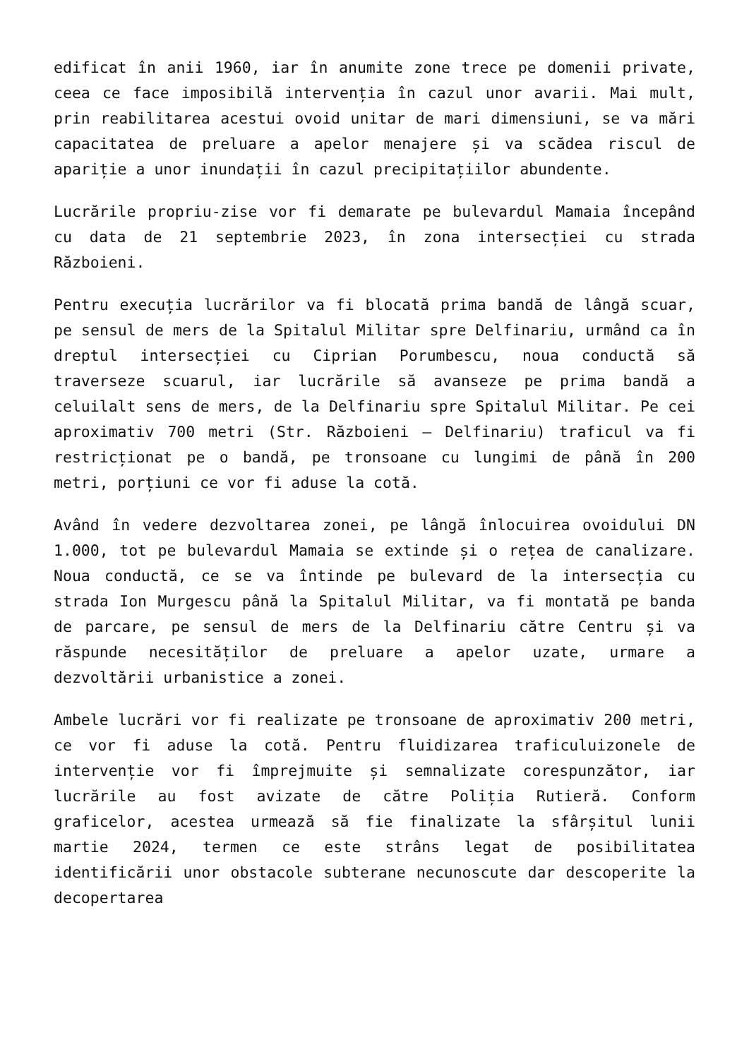edificat în anii 1960, iar în anumite zone trece pe domenii private, ceea ce face imposibilă intervenția în cazul unor avarii. Mai mult, prin reabilitarea acestui ovoid unitar de mari dimensiuni, se va mări capacitatea de preluare a apelor menajere și va scădea riscul de apariție a unor inundații în cazul precipitațiilor abundente.
Lucrările propriu-zise vor fi demarate pe bulevardul Mamaia începând cu data de 21 septembrie 2023, în zona intersecției cu strada Războieni.
Pentru execuția lucrărilor va fi blocată prima bandă de lângă scuar, pe sensul de mers de la Spitalul Militar spre Delfinariu, urmând ca în dreptul intersecției cu Ciprian Porumbescu, noua conductă să traverseze scuarul, iar lucrările să avanseze pe prima bandă a celuilalt sens de mers, de la Delfinariu spre Spitalul Militar. Pe cei aproximativ 700 metri (Str. Războieni – Delfinariu) traficul va fi restricționat pe o bandă, pe tronsoane cu lungimi de până în 200 metri, porțiuni ce vor fi aduse la cotă.
Având în vedere dezvoltarea zonei, pe lângă înlocuirea ovoidului DN 1.000, tot pe bulevardul Mamaia se extinde și o rețea de canalizare. Noua conductă, ce se va întinde pe bulevard de la intersecția cu strada Ion Murgescu până la Spitalul Militar, va fi montată pe banda de parcare, pe sensul de mers de la Delfinariu către Centru și va răspunde necesităților de preluare a apelor uzate, urmare a dezvoltării urbanistice a zonei.
Ambele lucrări vor fi realizate pe tronsoane de aproximativ 200 metri, ce vor fi aduse la cotă. Pentru fluidizarea traficuluizonele de intervenție vor fi împrejmuite și semnalizate corespunzător, iar lucrările au fost avizate de către Poliția Rutieră. Conform graficelor, acestea urmează să fie finalizate la sfârșitul lunii martie 2024, termen ce este strâns legat de posibilitatea identificării unor obstacole subterane necunoscute dar descoperite la decopertarea